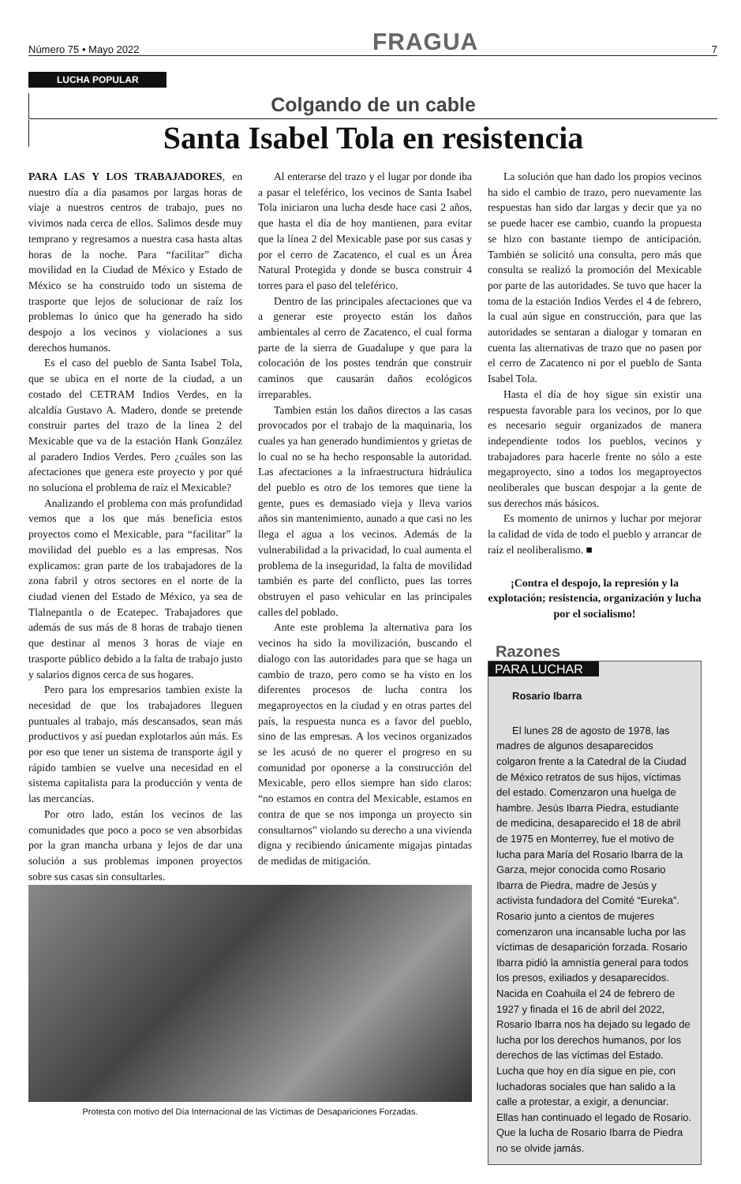Número 75 • Mayo 2022 FRAGUA 7
LUCHA POPULAR
Colgando de un cable
Santa Isabel Tola en resistencia
PARA LAS Y LOS TRABAJADORES, en nuestro día a día pasamos por largas horas de viaje a nuestros centros de trabajo, pues no vivimos nada cerca de ellos. Salimos desde muy temprano y regresamos a nuestra casa hasta altas horas de la noche. Para “facilitar” dicha movilidad en la Ciudad de México y Estado de México se ha construido todo un sistema de trasporte que lejos de solucionar de raíz los problemas lo único que ha generado ha sido despojo a los vecinos y violaciones a sus derechos humanos.
Es el caso del pueblo de Santa Isabel Tola, que se ubica en el norte de la ciudad, a un costado del CETRAM Indios Verdes, en la alcaldía Gustavo A. Madero, donde se pretende construir partes del trazo de la línea 2 del Mexicable que va de la estación Hank González al paradero Indios Verdes. Pero ¿cuáles son las afectaciones que genera este proyecto y por qué no soluciona el problema de raíz el Mexicable?
Analizando el problema con más profundidad vemos que a los que más beneficia estos proyectos como el Mexicable, para “facilitar” la movilidad del pueblo es a las empresas. Nos explicamos: gran parte de los trabajadores de la zona fabril y otros sectores en el norte de la ciudad vienen del Estado de México, ya sea de Tlalnepantla o de Ecatepec. Trabajadores que además de sus más de 8 horas de trabajo tienen que destinar al menos 3 horas de viaje en trasporte público debido a la falta de trabajo justo y salarios dignos cerca de sus hogares.
Pero para los empresarios tambien existe la necesidad de que los trabajadores lleguen puntuales al trabajo, más descansados, sean más productivos y así puedan explotarlos aún más. Es por eso que tener un sistema de transporte ágil y rápido tambien se vuelve una necesidad en el sistema capitalista para la producción y venta de las mercancías.
Por otro lado, están los vecinos de las comunidades que poco a poco se ven absorbidas por la gran mancha urbana y lejos de dar una solución a sus problemas imponen proyectos sobre sus casas sin consultarles.
Al enterarse del trazo y el lugar por donde iba a pasar el teleférico, los vecinos de Santa Isabel Tola iniciaron una lucha desde hace casi 2 años, que hasta el día de hoy mantienen, para evitar que la línea 2 del Mexicable pase por sus casas y por el cerro de Zacatenco, el cual es un Área Natural Protegida y donde se busca construir 4 torres para el paso del teleférico.
Dentro de las principales afectaciones que va a generar este proyecto están los daños ambientales al cerro de Zacatenco, el cual forma parte de la sierra de Guadalupe y que para la colocación de los postes tendrán que construir caminos que causarán daños ecológicos irreparables.
Tambien están los daños directos a las casas provocados por el trabajo de la maquinaria, los cuales ya han generado hundimientos y grietas de lo cual no se ha hecho responsable la autoridad. Las afectaciones a la infraestructura hidráulica del pueblo es otro de los temores que tiene la gente, pues es demasiado vieja y lleva varios años sin mantenimiento, aunado a que casi no les llega el agua a los vecinos. Además de la vulnerabilidad a la privacidad, lo cual aumenta el problema de la inseguridad, la falta de movilidad también es parte del conflicto, pues las torres obstruyen el paso vehicular en las principales calles del poblado.
Ante este problema la alternativa para los vecinos ha sido la movilización, buscando el dialogo con las autoridades para que se haga un cambio de trazo, pero como se ha visto en los diferentes procesos de lucha contra los megaproyectos en la ciudad y en otras partes del país, la respuesta nunca es a favor del pueblo, sino de las empresas. A los vecinos organizados se les acusó de no querer el progreso en su comunidad por oponerse a la construcción del Mexicable, pero ellos siempre han sido claros: “no estamos en contra del Mexicable, estamos en contra de que se nos imponga un proyecto sin consultarnos” violando su derecho a una vivienda digna y recibiendo únicamente migajas pintadas de medidas de mitigación.
La solución que han dado los propios vecinos ha sido el cambio de trazo, pero nuevamente las respuestas han sido dar largas y decir que ya no se puede hacer ese cambio, cuando la propuesta se hizo con bastante tiempo de anticipación. También se solicitó una consulta, pero más que consulta se realizó la promoción del Mexicable por parte de las autoridades. Se tuvo que hacer la toma de la estación Indios Verdes el 4 de febrero, la cual aún sigue en construcción, para que las autoridades se sentaran a dialogar y tomaran en cuenta las alternativas de trazo que no pasen por el cerro de Zacatenco ni por el pueblo de Santa Isabel Tola.
Hasta el día de hoy sigue sin existir una respuesta favorable para los vecinos, por lo que es necesario seguir organizados de manera independiente todos los pueblos, vecinos y trabajadores para hacerle frente no sólo a este megaproyecto, sino a todos los megaproyectos neoliberales que buscan despojar a la gente de sus derechos más básicos.
Es momento de unirnos y luchar por mejorar la calidad de vida de todo el pueblo y arrancar de raíz el neoliberalismo. ■
¡Contra el despojo, la represión y la explotación; resistencia, organización y lucha por el socialismo!
Razones
PARA LUCHAR
Rosario Ibarra
El lunes 28 de agosto de 1978, las madres de algunos desaparecidos colgaron frente a la Catedral de la Ciudad de México retratos de sus hijos, víctimas del estado. Comenzaron una huelga de hambre. Jesús Ibarra Piedra, estudiante de medicina, desaparecido el 18 de abril de 1975 en Monterrey, fue el motivo de lucha para María del Rosario Ibarra de la Garza, mejor conocida como Rosario Ibarra de Piedra, madre de Jesús y activista fundadora del Comité “Eureka”. Rosario junto a cientos de mujeres comenzaron una incansable lucha por las víctimas de desaparición forzada. Rosario Ibarra pidió la amnistía general para todos los presos, exiliados y desaparecidos. Nacida en Coahuila el 24 de febrero de 1927 y finada el 16 de abril del 2022, Rosario Ibarra nos ha dejado su legado de lucha por los derechos humanos, por los derechos de las víctimas del Estado. Lucha que hoy en día sigue en pie, con luchadoras sociales que han salido a la calle a protestar, a exigir, a denunciar. Ellas han continuado el legado de Rosario. Que la lucha de Rosario Ibarra de Piedra no se olvide jamás.
Protesta con motivo del Día Internacional de las Víctimas de Desapariciones Forzadas.